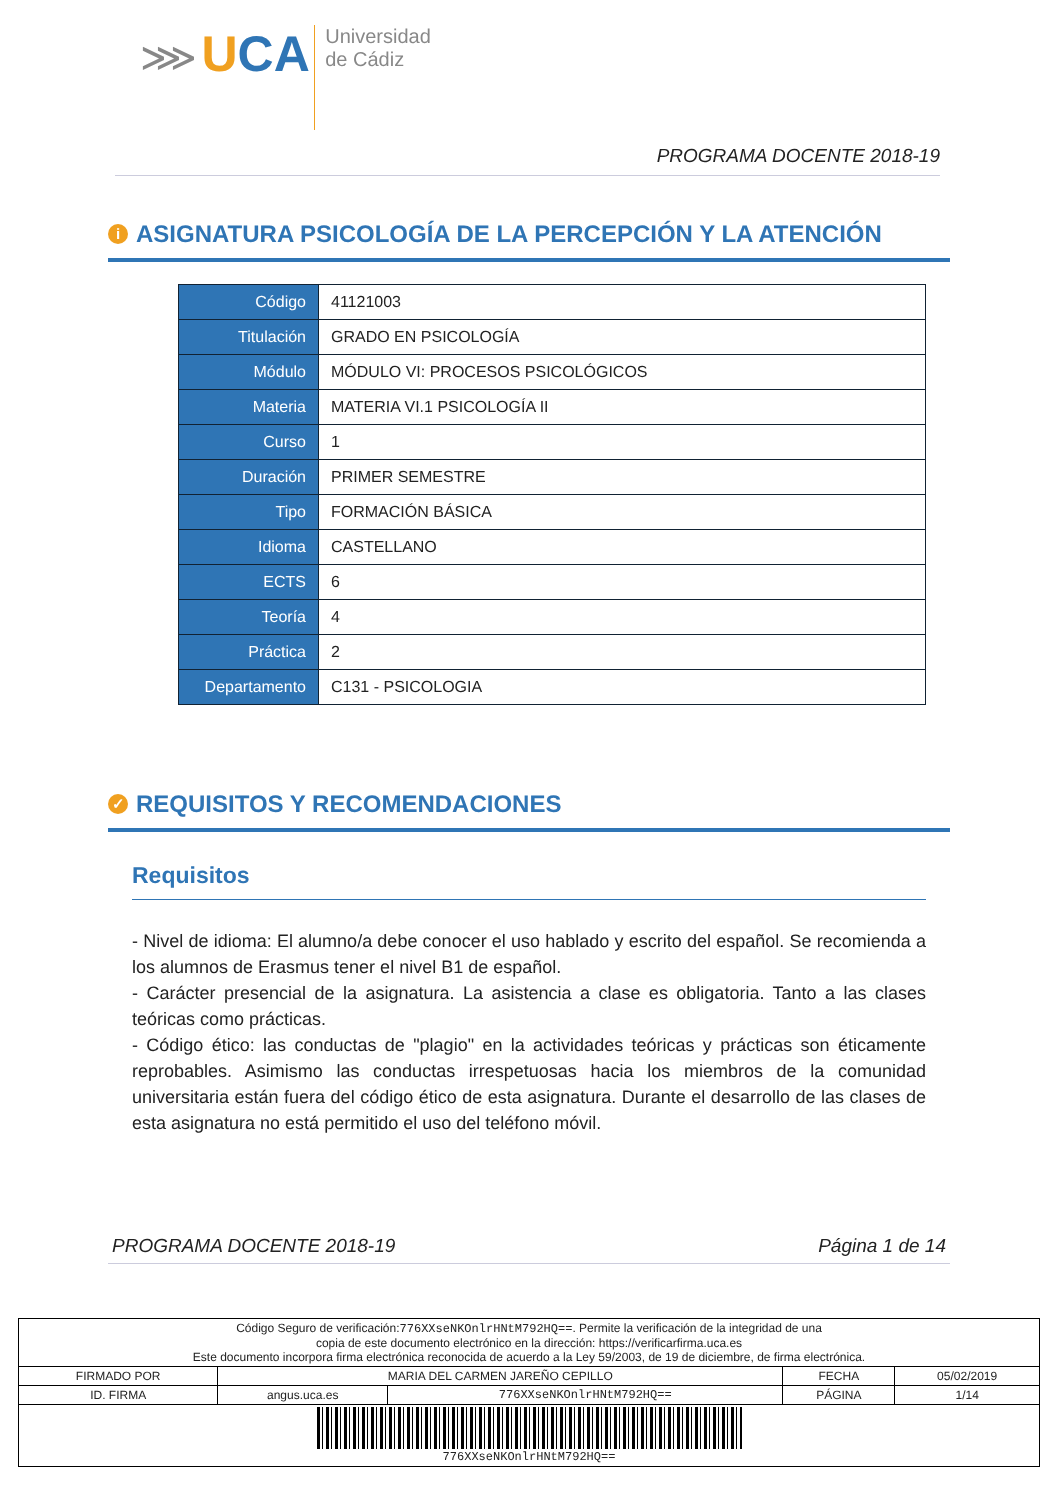⋙ UCA Universidad
de Cádiz
PROGRAMA DOCENTE 2018-19
i ASIGNATURA PSICOLOGÍA DE LA PERCEPCIÓN Y LA ATENCIÓN
| Código | 41121003 |
| Titulación | GRADO EN PSICOLOGÍA |
| Módulo | MÓDULO VI: PROCESOS PSICOLÓGICOS |
| Materia | MATERIA VI.1 PSICOLOGÍA II |
| Curso | 1 |
| Duración | PRIMER SEMESTRE |
| Tipo | FORMACIÓN BÁSICA |
| Idioma | CASTELLANO |
| ECTS | 6 |
| Teoría | 4 |
| Práctica | 2 |
| Departamento | C131 - PSICOLOGIA |
✓ REQUISITOS Y RECOMENDACIONES
Requisitos
- Nivel de idioma: El alumno/a debe conocer el uso hablado y escrito del español. Se recomienda a los alumnos de Erasmus tener el nivel B1 de español.
- Carácter presencial de la asignatura. La asistencia a clase es obligatoria. Tanto a las clases teóricas como prácticas.
- Código ético: las conductas de "plagio" en la actividades teóricas y prácticas son éticamente reprobables. Asimismo las conductas irrespetuosas hacia los miembros de la comunidad universitaria están fuera del código ético de esta asignatura. Durante el desarrollo de las clases de esta asignatura no está permitido el uso del teléfono móvil.
PROGRAMA DOCENTE 2018-19 Página 1 de 14
| Código Seguro de verificación: 776XXseNKOnlrHNtM792HQ== . Permite la verificación de la integridad de una copia de este documento electrónico en la dirección: https://verificarfirma.uca.es Este documento incorpora firma electrónica reconocida de acuerdo a la Ley 59/2003, de 19 de diciembre, de firma electrónica. | | | | |
| FIRMADO POR | MARIA DEL CARMEN JAREÑO CEPILLO | | FECHA | 05/02/2019 |
| ID. FIRMA | angus.uca.es | 776XXseNKOnlrHNtM792HQ== | PÁGINA | 1/14 |
| 776XXseNKOnlrHNtM792HQ== | | | | |